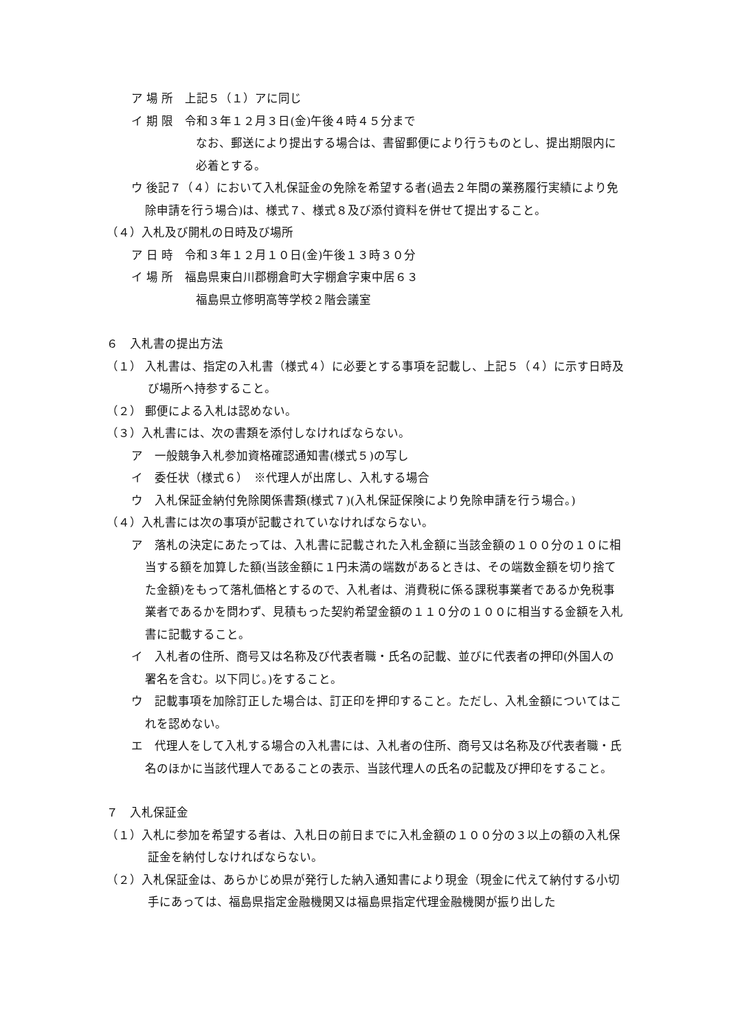ア 場 所　上記５（１）アに同じ
イ 期 限　令和３年１２月３日(金)午後４時４５分まで
なお、郵送により提出する場合は、書留郵便により行うものとし、提出期限内に必着とする。
ウ 後記７（４）において入札保証金の免除を希望する者(過去２年間の業務履行実績により免除申請を行う場合)は、様式７、様式８及び添付資料を併せて提出すること。
（４）入札及び開札の日時及び場所
ア 日 時　令和３年１２月１０日(金)午後１３時３０分
イ 場 所　福島県東白川郡棚倉町大字棚倉字東中居６３
福島県立修明高等学校２階会議室
６　入札書の提出方法
（１） 入札書は、指定の入札書（様式４）に必要とする事項を記載し、上記５（４）に示す日時及び場所へ持参すること。
（２） 郵便による入札は認めない。
（３）入札書には、次の書類を添付しなければならない。
ア　一般競争入札参加資格確認通知書(様式５)の写し
イ　委任状（様式６）　※代理人が出席し、入札する場合
ウ　入札保証金納付免除関係書類(様式７)(入札保証保険により免除申請を行う場合。)
（４）入札書には次の事項が記載されていなければならない。
ア　落札の決定にあたっては、入札書に記載された入札金額に当該金額の１００分の１０に相当する額を加算した額(当該金額に１円未満の端数があるときは、その端数金額を切り捨てた金額)をもって落札価格とするので、入札者は、消費税に係る課税事業者であるか免税事業者であるかを問わず、見積もった契約希望金額の１１０分の１００に相当する金額を入札書に記載すること。
イ　入札者の住所、商号又は名称及び代表者職・氏名の記載、並びに代表者の押印(外国人の署名を含む。以下同じ。)をすること。
ウ　記載事項を加除訂正した場合は、訂正印を押印すること。ただし、入札金額についてはこれを認めない。
エ　代理人をして入札する場合の入札書には、入札者の住所、商号又は名称及び代表者職・氏名のほかに当該代理人であることの表示、当該代理人の氏名の記載及び押印をすること。
７　入札保証金
（１）入札に参加を希望する者は、入札日の前日までに入札金額の１００分の３以上の額の入札保証金を納付しなければならない。
（２）入札保証金は、あらかじめ県が発行した納入通知書により現金（現金に代えて納付する小切手にあっては、福島県指定金融機関又は福島県指定代理金融機関が振り出した